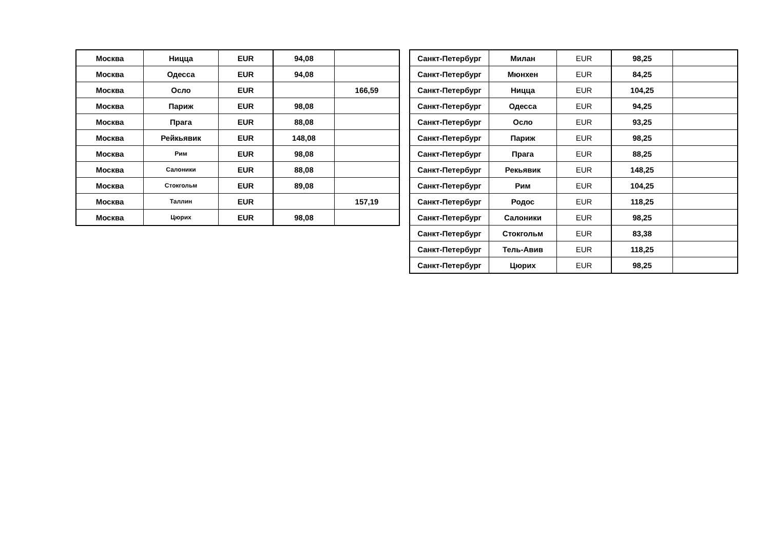| Москва | Ницца | EUR | 94,08 | |
| Москва | Одесса | EUR | 94,08 | |
| Москва | Осло | EUR | | 166,59 |
| Москва | Париж | EUR | 98,08 | |
| Москва | Прага | EUR | 88,08 | |
| Москва | Рейкьявик | EUR | 148,08 | |
| Москва | Рим | EUR | 98,08 | |
| Москва | Салоники | EUR | 88,08 | |
| Москва | Стокгольм | EUR | 89,08 | |
| Москва | Таллин | EUR | | 157,19 |
| Москва | Цюрих | EUR | 98,08 | |
| Санкт-Петербург | Милан | EUR | 98,25 | |
| Санкт-Петербург | Мюнхен | EUR | 84,25 | |
| Санкт-Петербург | Ницца | EUR | 104,25 | |
| Санкт-Петербург | Одесса | EUR | 94,25 | |
| Санкт-Петербург | Осло | EUR | 93,25 | |
| Санкт-Петербург | Париж | EUR | 98,25 | |
| Санкт-Петербург | Прага | EUR | 88,25 | |
| Санкт-Петербург | Рекьявик | EUR | 148,25 | |
| Санкт-Петербург | Рим | EUR | 104,25 | |
| Санкт-Петербург | Родос | EUR | 118,25 | |
| Санкт-Петербург | Салоники | EUR | 98,25 | |
| Санкт-Петербург | Стокгольм | EUR | 83,38 | |
| Санкт-Петербург | Тель-Авив | EUR | 118,25 | |
| Санкт-Петербург | Цюрих | EUR | 98,25 | |